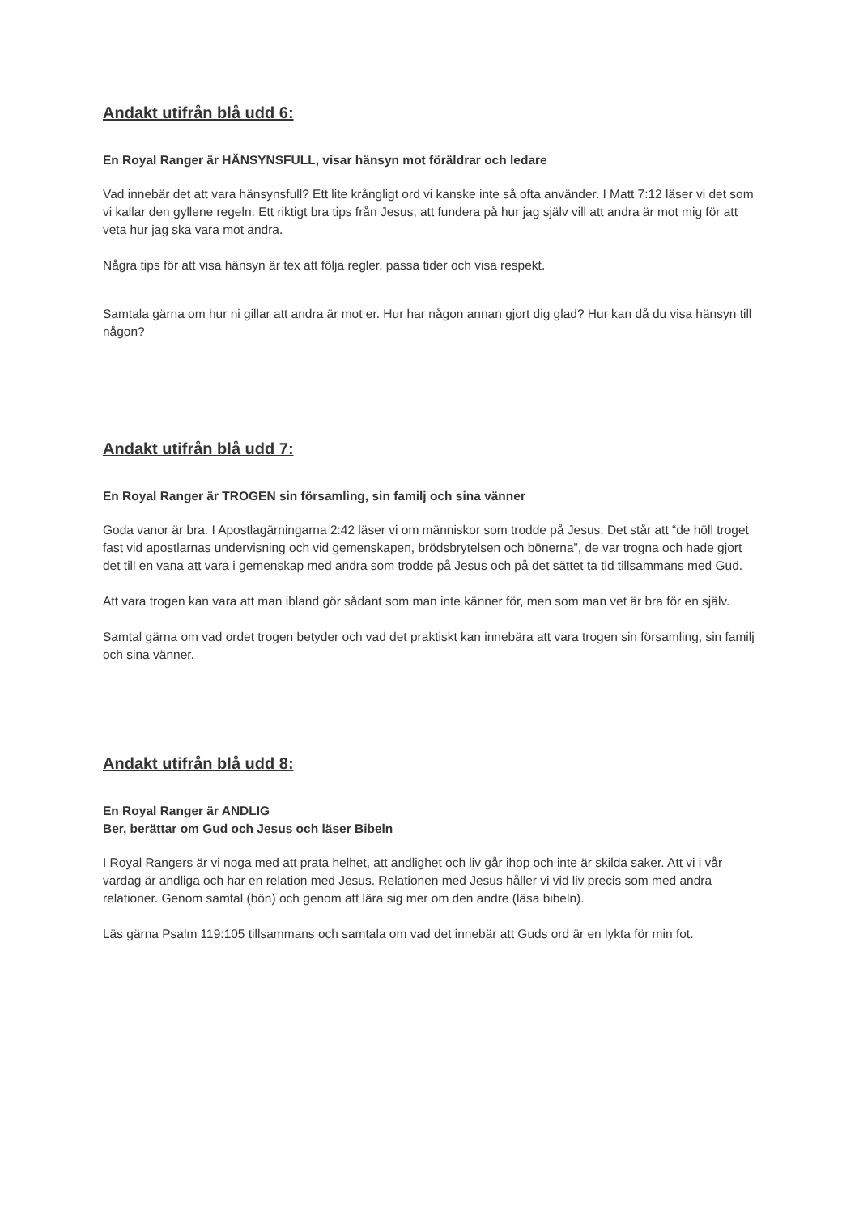Andakt utifrån blå udd 6:
En Royal Ranger är HÄNSYNSFULL, visar hänsyn mot föräldrar och ledare
Vad innebär det att vara hänsynsfull? Ett lite krångligt ord vi kanske inte så ofta använder. I Matt 7:12 läser vi det som vi kallar den gyllene regeln. Ett riktigt bra tips från Jesus, att fundera på hur jag själv vill att andra är mot mig för att veta hur jag ska vara mot andra.
Några tips för att visa hänsyn är tex att följa regler, passa tider och visa respekt.
Samtala gärna om hur ni gillar att andra är mot er. Hur har någon annan gjort dig glad? Hur kan då du visa hänsyn till någon?
Andakt utifrån blå udd 7:
En Royal Ranger är TROGEN sin församling, sin familj och sina vänner
Goda vanor är bra. I Apostlagärningarna 2:42 läser vi om människor som trodde på Jesus. Det står att “de höll troget fast vid apostlarnas undervisning och vid gemenskapen, brödsbrytelsen och bönerna”, de var trogna och hade gjort det till en vana att vara i gemenskap med andra som trodde på Jesus och på det sättet ta tid tillsammans med Gud.
Att vara trogen kan vara att man ibland gör sådant som man inte känner för, men som man vet är bra för en själv.
Samtal gärna om vad ordet trogen betyder och vad det praktiskt kan innebära att vara trogen sin församling, sin familj och sina vänner.
Andakt utifrån blå udd 8:
En Royal Ranger är ANDLIG
Ber, berättar om Gud och Jesus och läser Bibeln
I Royal Rangers är vi noga med att prata helhet, att andlighet och liv går ihop och inte är skilda saker. Att vi i vår vardag är andliga och har en relation med Jesus. Relationen med Jesus håller vi vid liv precis som med andra relationer. Genom samtal (bön) och genom att lära sig mer om den andre (läsa bibeln).
Läs gärna Psalm 119:105 tillsammans och samtala om vad det innebär att Guds ord är en lykta för min fot.